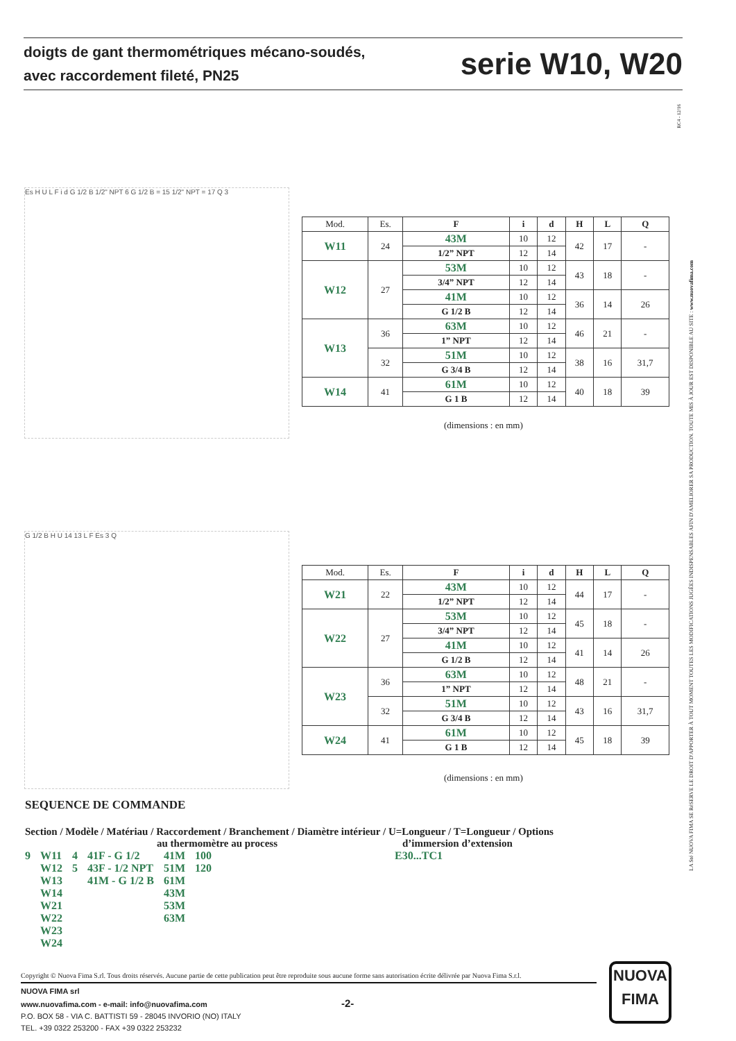doigts de gant thermométriques mécano-soudés,
avec raccordement fileté, PN25
serie W10, W20
RC4 - 12/16
LA Sté NUOVA FIMA SE RéSERVE LE DROIT D'APPORTER À TOUT MOMENT TOUTES LES MODIFICATIONS JUGÉES INDISPENSABLES AFIN D'AMELIORER SA PRODUCTION. TOUTE MIS À JOUR EST DISPONIBLE AU SITE : www.nuovafima.com
Es H U L F i d G 1/2 B 1/2" NPT 6 G 1/2 B = 15 1/2" NPT = 17 Q 3
G 1/2 B H U 14 13 L F Es 3 Q
| Mod. | Es. | F | i | d | H | L | Q |
| --- | --- | --- | --- | --- | --- | --- | --- |
| W11 | 24 | 43M | 10 | 12 | 42 | 17 | - |
| | | 1/2” NPT | 12 | 14 | | | |
| W12 | 27 | 53M | 10 | 12 | 43 | 18 | - |
| | | 3/4” NPT | 12 | 14 | | | |
| | | 41M | 10 | 12 | 36 | 14 | 26 |
| | | G 1/2 B | 12 | 14 | | | |
| W13 | 36 | 63M | 10 | 12 | 46 | 21 | - |
| | | 1” NPT | 12 | 14 | | | |
| | 32 | 51M | 10 | 12 | 38 | 16 | 31,7 |
| | | G 3/4 B | 12 | 14 | | | |
| W14 | 41 | 61M | 10 | 12 | 40 | 18 | 39 |
| | | G 1 B | 12 | 14 | | | |
(dimensions : en mm)
| Mod. | Es. | F | i | d | H | L | Q |
| --- | --- | --- | --- | --- | --- | --- | --- |
| W21 | 22 | 43M | 10 | 12 | 44 | 17 | - |
| | | 1/2” NPT | 12 | 14 | | | |
| W22 | 27 | 53M | 10 | 12 | 45 | 18 | - |
| | | 3/4” NPT | 12 | 14 | | | |
| | | 41M | 10 | 12 | 41 | 14 | 26 |
| | | G 1/2 B | 12 | 14 | | | |
| W23 | 36 | 63M | 10 | 12 | 48 | 21 | - |
| | | 1” NPT | 12 | 14 | | | |
| | 32 | 51M | 10 | 12 | 43 | 16 | 31,7 |
| | | G 3/4 B | 12 | 14 | | | |
| W24 | 41 | 61M | 10 | 12 | 45 | 18 | 39 |
| | | G 1 B | 12 | 14 | | | |
(dimensions : en mm)
SEQUENCE DE COMMANDE
Section / Modèle / Matériau / Raccordement / Branchement / Diamètre intérieur / U=Longueur / T=Longueur / Options
au thermomètre au process d’immersion d’extension
| 9 | W11 | 4 | 41F - G 1/2 | 41M | 100 | E30...TC1 |
| | W12 | 5 | 43F - 1/2 NPT | 51M | 120 | |
| | W13 | | 41M - G 1/2 B | 61M | | |
| | W14 | | | 43M | | |
| | W21 | | | 53M | | |
| | W22 | | | 63M | | |
| | W23 | | | | | |
| | W24 | | | | | |
Copyright © Nuova Fima S.rl. Tous droits réservés. Aucune partie de cette publication peut être reproduite sous aucune forme sans autorisation écrite délivrée par Nuova Fima S.r.l.
NUOVA FIMA srl
www.nuovafima.com - e-mail: info@nuovafima.com -2-
P.O. BOX 58 - VIA C. BATTISTI 59 - 28045 INVORIO (NO) ITALY
TEL. +39 0322 253200 - FAX +39 0322 253232
NUOVA
FIMA